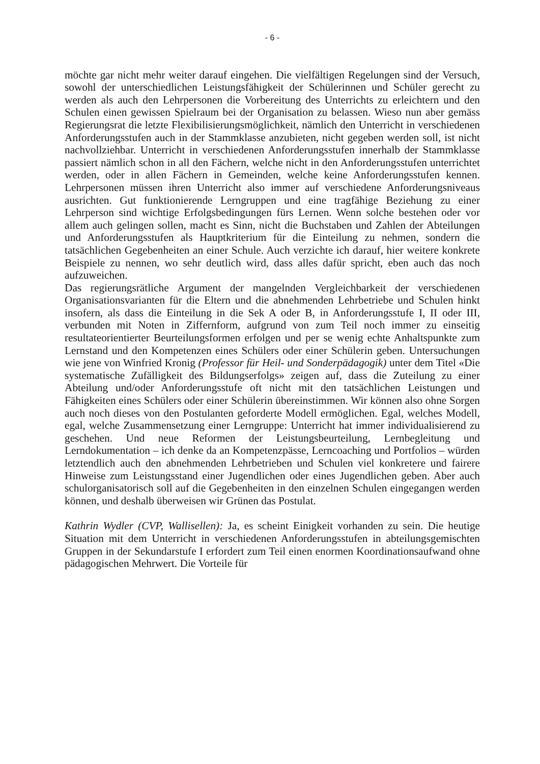- 6 -
möchte gar nicht mehr weiter darauf eingehen. Die vielfältigen Regelungen sind der Versuch, sowohl der unterschiedlichen Leistungsfähigkeit der Schülerinnen und Schüler gerecht zu werden als auch den Lehrpersonen die Vorbereitung des Unterrichts zu erleichtern und den Schulen einen gewissen Spielraum bei der Organisation zu belassen. Wieso nun aber gemäss Regierungsrat die letzte Flexibilisierungsmöglichkeit, nämlich den Unterricht in verschiedenen Anforderungsstufen auch in der Stammklasse anzubieten, nicht gegeben werden soll, ist nicht nachvollziehbar. Unterricht in verschiedenen Anforderungsstufen innerhalb der Stammklasse passiert nämlich schon in all den Fächern, welche nicht in den Anforderungsstufen unterrichtet werden, oder in allen Fächern in Gemeinden, welche keine Anforderungsstufen kennen. Lehrpersonen müssen ihren Unterricht also immer auf verschiedene Anforderungsniveaus ausrichten. Gut funktionierende Lerngruppen und eine tragfähige Beziehung zu einer Lehrperson sind wichtige Erfolgsbedingungen fürs Lernen. Wenn solche bestehen oder vor allem auch gelingen sollen, macht es Sinn, nicht die Buchstaben und Zahlen der Abteilungen und Anforderungsstufen als Hauptkriterium für die Einteilung zu nehmen, sondern die tatsächlichen Gegebenheiten an einer Schule. Auch verzichte ich darauf, hier weitere konkrete Beispiele zu nennen, wo sehr deutlich wird, dass alles dafür spricht, eben auch das noch aufzuweichen.
Das regierungsrätliche Argument der mangelnden Vergleichbarkeit der verschiedenen Organisationsvarianten für die Eltern und die abnehmenden Lehrbetriebe und Schulen hinkt insofern, als dass die Einteilung in die Sek A oder B, in Anforderungsstufe I, II oder III, verbunden mit Noten in Ziffernform, aufgrund von zum Teil noch immer zu einseitig resultateorientierter Beurteilungsformen erfolgen und per se wenig echte Anhaltspunkte zum Lernstand und den Kompetenzen eines Schülers oder einer Schülerin geben. Untersuchungen wie jene von Winfried Kronig (Professor für Heil- und Sonderpädagogik) unter dem Titel «Die systematische Zufälligkeit des Bildungserfolgs» zeigen auf, dass die Zuteilung zu einer Abteilung und/oder Anforderungsstufe oft nicht mit den tatsächlichen Leistungen und Fähigkeiten eines Schülers oder einer Schülerin übereinstimmen. Wir können also ohne Sorgen auch noch dieses von den Postulanten geforderte Modell ermöglichen. Egal, welches Modell, egal, welche Zusammensetzung einer Lerngruppe: Unterricht hat immer individualisierend zu geschehen. Und neue Reformen der Leistungsbeurteilung, Lernbegleitung und Lerndokumentation – ich denke da an Kompetenzpässe, Lerncoaching und Portfolios – würden letztendlich auch den abnehmenden Lehrbetrieben und Schulen viel konkretere und fairere Hinweise zum Leistungsstand einer Jugendlichen oder eines Jugendlichen geben. Aber auch schulorganisatorisch soll auf die Gegebenheiten in den einzelnen Schulen eingegangen werden können, und deshalb überweisen wir Grünen das Postulat.
Kathrin Wydler (CVP, Wallisellen): Ja, es scheint Einigkeit vorhanden zu sein. Die heutige Situation mit dem Unterricht in verschiedenen Anforderungsstufen in abteilungsgemischten Gruppen in der Sekundarstufe I erfordert zum Teil einen enormen Koordinationsaufwand ohne pädagogischen Mehrwert. Die Vorteile für